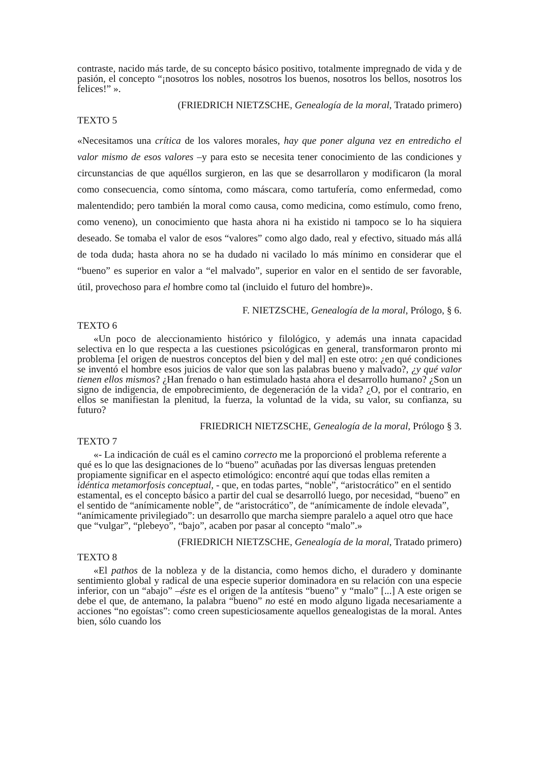contraste, nacido más tarde, de su concepto básico positivo, totalmente impregnado de vida y de pasión, el concepto “¡nosotros los nobles, nosotros los buenos, nosotros los bellos, nosotros los felices!” ».
(FRIEDRICH NIETZSCHE, Genealogía de la moral, Tratado primero)
TEXTO 5
«Necesitamos una crítica de los valores morales, hay que poner alguna vez en entredicho el valor mismo de esos valores –y para esto se necesita tener conocimiento de las condiciones y circunstancias de que aquéllos surgieron, en las que se desarrollaron y modificaron (la moral como consecuencia, como síntoma, como máscara, como tartufería, como enfermedad, como malentendido; pero también la moral como causa, como medicina, como estímulo, como freno, como veneno), un conocimiento que hasta ahora ni ha existido ni tampoco se lo ha siquiera deseado. Se tomaba el valor de esos “valores” como algo dado, real y efectivo, situado más allá de toda duda; hasta ahora no se ha dudado ni vacilado lo más mínimo en considerar que el “bueno” es superior en valor a “el malvado”, superior en valor en el sentido de ser favorable, útil, provechoso para el hombre como tal (incluido el futuro del hombre)».
F. NIETZSCHE, Genealogía de la moral, Prólogo, § 6.
TEXTO 6
«Un poco de aleccionamiento histórico y filológico, y además una innata capacidad selectiva en lo que respecta a las cuestiones psicológicas en general, transformaron pronto mi problema [el origen de nuestros conceptos del bien y del mal] en este otro: ¿en qué condiciones se inventó el hombre esos juicios de valor que son las palabras bueno y malvado?, ¿y qué valor tienen ellos mismos? ¿Han frenado o han estimulado hasta ahora el desarrollo humano? ¿Son un signo de indigencia, de empobrecimiento, de degeneración de la vida? ¿O, por el contrario, en ellos se manifiestan la plenitud, la fuerza, la voluntad de la vida, su valor, su confianza, su futuro?
FRIEDRICH NIETZSCHE, Genealogía de la moral, Prólogo § 3.
TEXTO 7
«- La indicación de cuál es el camino correcto me la proporcionó el problema referente a qué es lo que las designaciones de lo “bueno” acuñadas por las diversas lenguas pretenden propiamente significar en el aspecto etimológico: encontré aquí que todas ellas remiten a idéntica metamorfosis conceptual, - que, en todas partes, “noble”, “aristocrático” en el sentido estamental, es el concepto básico a partir del cual se desarrolló luego, por necesidad, “bueno” en el sentido de “anímicamente noble”, de “aristocrático”, de “anímicamente de índole elevada”, “anímicamente privilegiado”: un desarrollo que marcha siempre paralelo a aquel otro que hace que “vulgar”, “plebeyo”, “bajo”, acaben por pasar al concepto “malo”.»
(FRIEDRICH NIETZSCHE, Genealogía de la moral, Tratado primero)
TEXTO 8
«El pathos de la nobleza y de la distancia, como hemos dicho, el duradero y dominante sentimiento global y radical de una especie superior dominadora en su relación con una especie inferior, con un “abajo” –éste es el origen de la antítesis “bueno” y “malo” [...] A este origen se debe el que, de antemano, la palabra “bueno” no esté en modo alguno ligada necesariamente a acciones “no egoístas”: como creen supesticiosamente aquellos genealogistas de la moral. Antes bien, sólo cuando los